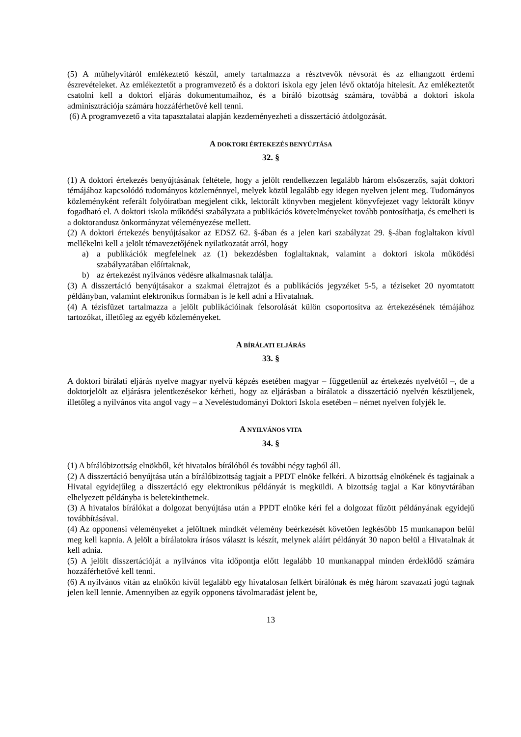(5) A műhelyvitáról emlékeztető készül, amely tartalmazza a résztvevők névsorát és az elhangzott érdemi észrevételeket. Az emlékeztetőt a programvezető és a doktori iskola egy jelen lévő oktatója hitelesít. Az emlékeztetőt csatolni kell a doktori eljárás dokumentumaihoz, és a bíráló bizottság számára, továbbá a doktori iskola adminisztrációja számára hozzáférhetővé kell tenni.
(6) A programvezető a vita tapasztalatai alapján kezdeményezheti a disszertáció átdolgozását.
A DOKTORI ÉRTEKEZÉS BENYÚJTÁSA
32. §
(1) A doktori értekezés benyújtásának feltétele, hogy a jelölt rendelkezzen legalább három elsőszerzős, saját doktori témájához kapcsolódó tudományos közleménnyel, melyek közül legalább egy idegen nyelven jelent meg. Tudományos közleményként referált folyóiratban megjelent cikk, lektorált könyvben megjelent könyvfejezet vagy lektorált könyv fogadható el. A doktori iskola működési szabályzata a publikációs követelményeket tovább pontosíthatja, és emelheti is a doktorandusz önkormányzat véleményezése mellett.
(2) A doktori értekezés benyújtásakor az EDSZ 62. §-ában és a jelen kari szabályzat 29. §-ában foglaltakon kívül mellékelni kell a jelölt témavezetőjének nyilatkozatát arról, hogy
a) a publikációk megfelelnek az (1) bekezdésben foglaltaknak, valamint a doktori iskola működési szabályzatában előírtaknak,
b) az értekezést nyilvános védésre alkalmasnak találja.
(3) A disszertáció benyújtásakor a szakmai életrajzot és a publikációs jegyzéket 5-5, a téziseket 20 nyomtatott példányban, valamint elektronikus formában is le kell adni a Hivatalnak.
(4) A tézisfüzet tartalmazza a jelölt publikációinak felsorolását külön csoportosítva az értekezésének témájához tartozókat, illetőleg az egyéb közleményeket.
A BÍRÁLATI ELJÁRÁS
33. §
A doktori bírálati eljárás nyelve magyar nyelvű képzés esetében magyar – függetlenül az értekezés nyelvétől –, de a doktorjelölt az eljárásra jelentkezésekor kérheti, hogy az eljárásban a bírálatok a disszertáció nyelvén készüljenek, illetőleg a nyilvános vita angol vagy – a Neveléstudományi Doktori Iskola esetében – német nyelven folyjék le.
A NYILVÁNOS VITA
34. §
(1) A bírálóbizottság elnökből, két hivatalos bírálóból és további négy tagból áll.
(2) A disszertáció benyújtása után a bírálóbizottság tagjait a PPDT elnöke felkéri. A bizottság elnökének és tagjainak a Hivatal egyidejűleg a disszertáció egy elektronikus példányát is megküldi. A bizottság tagjai a Kar könyvtárában elhelyezett példányba is beletekinthetnek.
(3) A hivatalos bírálókat a dolgozat benyújtása után a PPDT elnöke kéri fel a dolgozat fűzött példányának egyidejű továbbításával.
(4) Az opponensi véleményeket a jelöltnek mindkét vélemény beérkezését követően legkésőbb 15 munkanapon belül meg kell kapnia. A jelölt a bírálatokra írásos választ is készít, melynek aláírt példányát 30 napon belül a Hivatalnak át kell adnia.
(5) A jelölt disszertációját a nyilvános vita időpontja előtt legalább 10 munkanappal minden érdeklődő számára hozzáférhetővé kell tenni.
(6) A nyilvános vitán az elnökön kívül legalább egy hivatalosan felkért bírálónak és még három szavazati jogú tagnak jelen kell lennie. Amennyiben az egyik opponens távolmaradást jelent be,
13